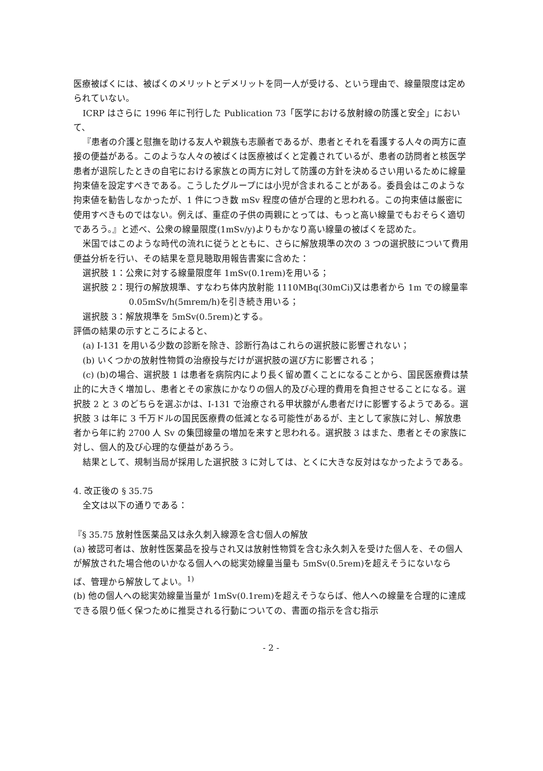医療被ばくには、被ばくのメリットとデメリットを同一人が受ける、という理由で、線量限度は定められていない。
ICRP はさらに 1996 年に刊行した Publication 73「医学における放射線の防護と安全」において、
『患者の介護と慰撫を助ける友人や親族も志願者であるが、患者とそれを看護する人々の両方に直接の便益がある。このような人々の被ばくは医療被ばくと定義されているが、患者の訪問者と核医学患者が退院したときの自宅における家族との両方に対して防護の方針を決めるさい用いるために線量拘束値を設定すべきである。こうしたグループには小児が含まれることがある。委員会はこのような拘束値を勧告しなかったが、1 件につき数 mSv 程度の値が合理的と思われる。この拘束値は厳密に使用すべきものではない。例えば、重症の子供の両親にとっては、もっと高い線量でもおそらく適切であろう。』と述べ、公衆の線量限度(1mSv/y)よりもかなり高い線量の被ばくを認めた。
米国ではこのような時代の流れに従うとともに、さらに解放規準の次の 3 つの選択肢について費用便益分析を行い、その結果を意見聴取用報告書案に含めた：
選択肢 1：公衆に対する線量限度年 1mSv(0.1rem)を用いる；
選択肢 2：現行の解放規準、すなわち体内放射能 1110MBq(30mCi)又は患者から 1m での線量率 0.05mSv/h(5mrem/h)を引き続き用いる；
選択肢 3：解放規準を 5mSv(0.5rem)とする。
評価の結果の示すところによると、
(a) I-131 を用いる少数の診断を除き、診断行為はこれらの選択肢に影響されない；
(b) いくつかの放射性物質の治療投与だけが選択肢の選び方に影響される；
(c) (b)の場合、選択肢 1 は患者を病院内により長く留め置くことになることから、国民医療費は禁止的に大きく増加し、患者とその家族にかなりの個人的及び心理的費用を負担させることになる。選択肢 2 と 3 のどちらを選ぶかは、I-131 で治療される甲状腺がん患者だけに影響するようである。選択肢 3 は年に 3 千万ドルの国民医療費の低減となる可能性があるが、主として家族に対し、解放患者から年に約 2700 人 Sv の集団線量の増加を来すと思われる。選択肢 3 はまた、患者とその家族に対し、個人的及び心理的な便益があろう。
結果として、規制当局が採用した選択肢 3 に対しては、とくに大きな反対はなかったようである。
4. 改正後の § 35.75
全文は以下の通りである：
『§ 35.75 放射性医薬品又は永久刺入線源を含む個人の解放
(a) 被認可者は、放射性医薬品を投与され又は放射性物質を含む永久刺入を受けた個人を、その個人が解放された場合他のいかなる個人への総実効線量当量も 5mSv(0.5rem)を超えそうにないならば、管理から解放してよい。<sup>1)</sup>
(b) 他の個人への総実効線量当量が 1mSv(0.1rem)を超えそうならば、他人への線量を合理的に達成できる限り低く保つために推奨される行動についての、書面の指示を含む指示
- 2 -